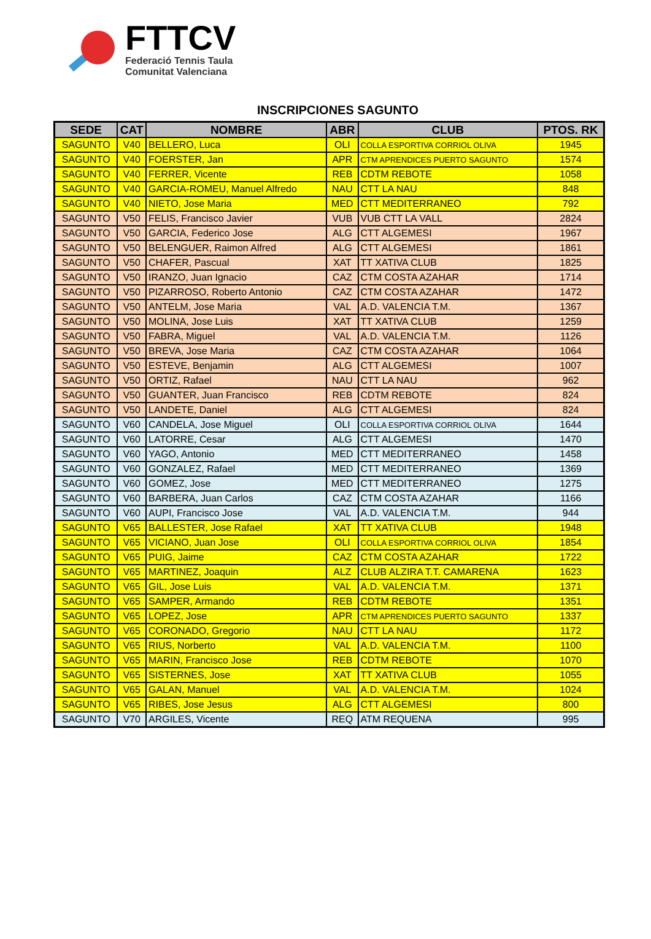FTTCV
Federació Tennis Taula
Comunitat Valenciana
INSCRIPCIONES SAGUNTO
| SEDE | CAT | NOMBRE | ABR | CLUB | PTOS. RK |
| --- | --- | --- | --- | --- | --- |
| SAGUNTO | V40 | BELLERO, Luca | OLI | COLLA ESPORTIVA CORRIOL OLIVA | 1945 |
| SAGUNTO | V40 | FOERSTER, Jan | APR | CTM APRENDICES PUERTO SAGUNTO | 1574 |
| SAGUNTO | V40 | FERRER, Vicente | REB | CDTM REBOTE | 1058 |
| SAGUNTO | V40 | GARCIA-ROMEU, Manuel Alfredo | NAU | CTT LA NAU | 848 |
| SAGUNTO | V40 | NIETO, Jose Maria | MED | CTT MEDITERRANEO | 792 |
| SAGUNTO | V50 | FELIS, Francisco Javier | VUB | VUB CTT LA VALL | 2824 |
| SAGUNTO | V50 | GARCIA, Federico Jose | ALG | CTT ALGEMESI | 1967 |
| SAGUNTO | V50 | BELENGUER, Raimon Alfred | ALG | CTT ALGEMESI | 1861 |
| SAGUNTO | V50 | CHAFER, Pascual | XAT | TT XATIVA CLUB | 1825 |
| SAGUNTO | V50 | IRANZO, Juan Ignacio | CAZ | CTM COSTA AZAHAR | 1714 |
| SAGUNTO | V50 | PIZARROSO, Roberto Antonio | CAZ | CTM COSTA AZAHAR | 1472 |
| SAGUNTO | V50 | ANTELM, Jose Maria | VAL | A.D. VALENCIA T.M. | 1367 |
| SAGUNTO | V50 | MOLINA, Jose Luis | XAT | TT XATIVA CLUB | 1259 |
| SAGUNTO | V50 | FABRA, Miguel | VAL | A.D. VALENCIA T.M. | 1126 |
| SAGUNTO | V50 | BREVA, Jose Maria | CAZ | CTM COSTA AZAHAR | 1064 |
| SAGUNTO | V50 | ESTEVE, Benjamin | ALG | CTT ALGEMESI | 1007 |
| SAGUNTO | V50 | ORTIZ, Rafael | NAU | CTT LA NAU | 962 |
| SAGUNTO | V50 | GUANTER, Juan Francisco | REB | CDTM REBOTE | 824 |
| SAGUNTO | V50 | LANDETE, Daniel | ALG | CTT ALGEMESI | 824 |
| SAGUNTO | V60 | CANDELA, Jose Miguel | OLI | COLLA ESPORTIVA CORRIOL OLIVA | 1644 |
| SAGUNTO | V60 | LATORRE, Cesar | ALG | CTT ALGEMESI | 1470 |
| SAGUNTO | V60 | YAGO, Antonio | MED | CTT MEDITERRANEO | 1458 |
| SAGUNTO | V60 | GONZALEZ, Rafael | MED | CTT MEDITERRANEO | 1369 |
| SAGUNTO | V60 | GOMEZ, Jose | MED | CTT MEDITERRANEO | 1275 |
| SAGUNTO | V60 | BARBERA, Juan Carlos | CAZ | CTM COSTA AZAHAR | 1166 |
| SAGUNTO | V60 | AUPI, Francisco Jose | VAL | A.D. VALENCIA T.M. | 944 |
| SAGUNTO | V65 | BALLESTER, Jose Rafael | XAT | TT XATIVA CLUB | 1948 |
| SAGUNTO | V65 | VICIANO, Juan Jose | OLI | COLLA ESPORTIVA CORRIOL OLIVA | 1854 |
| SAGUNTO | V65 | PUIG, Jaime | CAZ | CTM COSTA AZAHAR | 1722 |
| SAGUNTO | V65 | MARTINEZ, Joaquin | ALZ | CLUB ALZIRA T.T. CAMARENA | 1623 |
| SAGUNTO | V65 | GIL, Jose Luis | VAL | A.D. VALENCIA T.M. | 1371 |
| SAGUNTO | V65 | SAMPER, Armando | REB | CDTM REBOTE | 1351 |
| SAGUNTO | V65 | LOPEZ, Jose | APR | CTM APRENDICES PUERTO SAGUNTO | 1337 |
| SAGUNTO | V65 | CORONADO, Gregorio | NAU | CTT LA NAU | 1172 |
| SAGUNTO | V65 | RIUS, Norberto | VAL | A.D. VALENCIA T.M. | 1100 |
| SAGUNTO | V65 | MARIN, Francisco Jose | REB | CDTM REBOTE | 1070 |
| SAGUNTO | V65 | SISTERNES, Jose | XAT | TT XATIVA CLUB | 1055 |
| SAGUNTO | V65 | GALAN, Manuel | VAL | A.D. VALENCIA T.M. | 1024 |
| SAGUNTO | V65 | RIBES, Jose Jesus | ALG | CTT ALGEMESI | 800 |
| SAGUNTO | V70 | ARGILES, Vicente | REQ | ATM REQUENA | 995 |